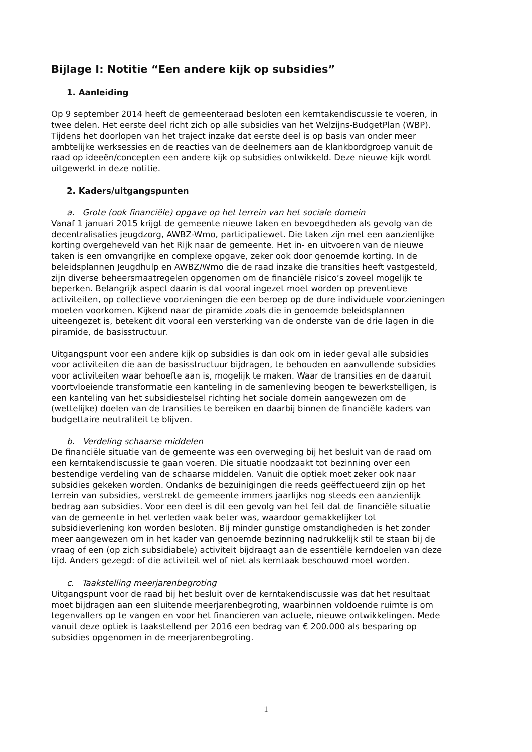Bijlage I: Notitie “Een andere kijk op subsidies”
1. Aanleiding
Op 9 september 2014 heeft de gemeenteraad besloten een kerntakendiscussie te voeren, in twee delen. Het eerste deel richt zich op alle subsidies van het Welzijns-BudgetPlan (WBP). Tijdens het doorlopen van het traject inzake dat eerste deel is op basis van onder meer ambtelijke werksessies en de reacties van de deelnemers aan de klankbordgroep vanuit de raad op ideeën/concepten een andere kijk op subsidies ontwikkeld. Deze nieuwe kijk wordt uitgewerkt in deze notitie.
2. Kaders/uitgangspunten
a. Grote (ook financiële) opgave op het terrein van het sociale domein
Vanaf 1 januari 2015 krijgt de gemeente nieuwe taken en bevoegdheden als gevolg van de decentralisaties jeugdzorg, AWBZ-Wmo, participatiewet. Die taken zijn met een aanzienlijke korting overgeheveld van het Rijk naar de gemeente. Het in- en uitvoeren van de nieuwe taken is een omvangrijke en complexe opgave, zeker ook door genoemde korting. In de beleidsplannen Jeugdhulp en AWBZ/Wmo die de raad inzake die transities heeft vastgesteld, zijn diverse beheersmaatregelen opgenomen om de financiële risico’s zoveel mogelijk te beperken. Belangrijk aspect daarin is dat vooral ingezet moet worden op preventieve activiteiten, op collectieve voorzieningen die een beroep op de dure individuele voorzieningen moeten voorkomen. Kijkend naar de piramide zoals die in genoemde beleidsplannen uiteengezet is, betekent dit vooral een versterking van de onderste van de drie lagen in die piramide, de basisstructuur.
Uitgangspunt voor een andere kijk op subsidies is dan ook om in ieder geval alle subsidies voor activiteiten die aan de basisstructuur bijdragen, te behouden en aanvullende subsidies voor activiteiten waar behoefte aan is, mogelijk te maken. Waar de transities en de daaruit voortvloeiende transformatie een kanteling in de samenleving beogen te bewerkstelligen, is een kanteling van het subsidiestelsel richting het sociale domein aangewezen om de (wettelijke) doelen van de transities te bereiken en daarbij binnen de financiële kaders van budgettaire neutraliteit te blijven.
b. Verdeling schaarse middelen
De financiële situatie van de gemeente was een overweging bij het besluit van de raad om een kerntakendiscussie te gaan voeren. Die situatie noodzaakt tot bezinning over een bestendige verdeling van de schaarse middelen. Vanuit die optiek moet zeker ook naar subsidies gekeken worden. Ondanks de bezuinigingen die reeds geëffectueerd zijn op het terrein van subsidies, verstrekt de gemeente immers jaarlijks nog steeds een aanzienlijk bedrag aan subsidies. Voor een deel is dit een gevolg van het feit dat de financiële situatie van de gemeente in het verleden vaak beter was, waardoor gemakkelijker tot subsidieverlening kon worden besloten. Bij minder gunstige omstandigheden is het zonder meer aangewezen om in het kader van genoemde bezinning nadrukkelijk stil te staan bij de vraag of een (op zich subsidiabele) activiteit bijdraagt aan de essentiële kerndoelen van deze tijd. Anders gezegd: of die activiteit wel of niet als kerntaak beschouwd moet worden.
c. Taakstelling meerjarenbegroting
Uitgangspunt voor de raad bij het besluit over de kerntakendiscussie was dat het resultaat moet bijdragen aan een sluitende meerjarenbegroting, waarbinnen voldoende ruimte is om tegenvallers op te vangen en voor het financieren van actuele, nieuwe ontwikkelingen. Mede vanuit deze optiek is taakstellend per 2016 een bedrag van € 200.000 als besparing op subsidies opgenomen in de meerjarenbegroting.
1